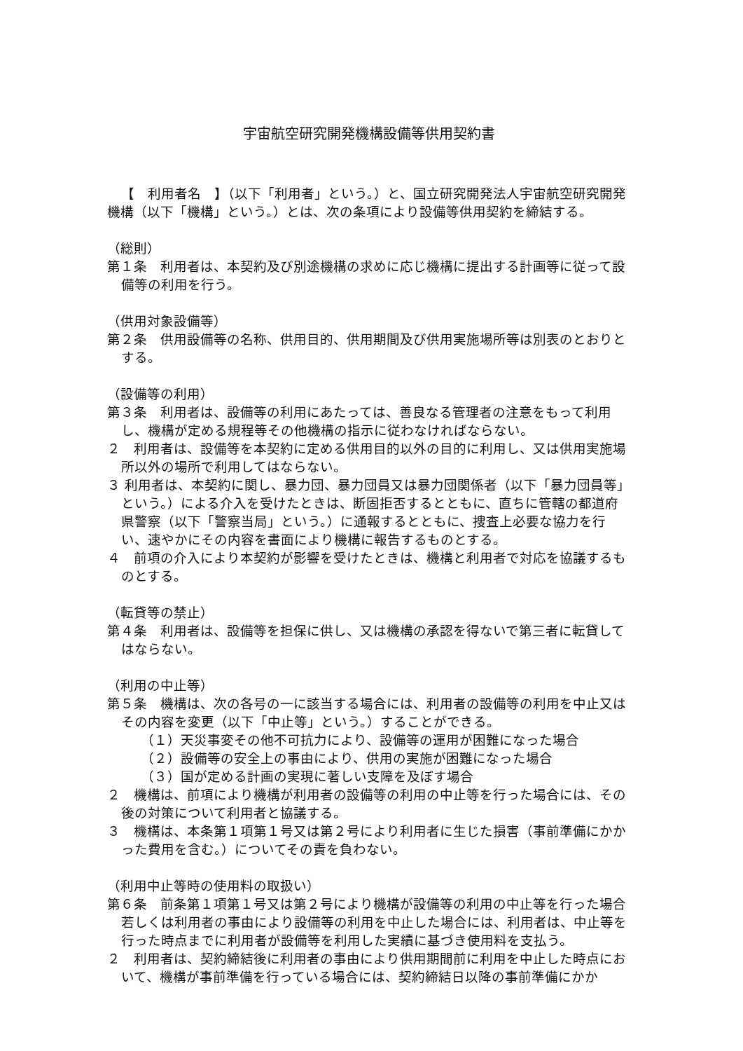宇宙航空研究開発機構設備等供用契約書
【　利用者名　】（以下「利用者」という。）と、国立研究開発法人宇宙航空研究開発機構（以下「機構」という。）とは、次の条項により設備等供用契約を締結する。
（総則）
第１条　利用者は、本契約及び別途機構の求めに応じ機構に提出する計画等に従って設備等の利用を行う。
（供用対象設備等）
第２条　供用設備等の名称、供用目的、供用期間及び供用実施場所等は別表のとおりとする。
（設備等の利用）
第３条　利用者は、設備等の利用にあたっては、善良なる管理者の注意をもって利用し、機構が定める規程等その他機構の指示に従わなければならない。
２　利用者は、設備等を本契約に定める供用目的以外の目的に利用し、又は供用実施場所以外の場所で利用してはならない。
３ 利用者は、本契約に関し、暴力団、暴力団員又は暴力団関係者（以下「暴力団員等」という。）による介入を受けたときは、断固拒否するとともに、直ちに管轄の都道府県警察（以下「警察当局」という。）に通報するとともに、捜査上必要な協力を行い、速やかにその内容を書面により機構に報告するものとする。
４　前項の介入により本契約が影響を受けたときは、機構と利用者で対応を協議するものとする。
（転貸等の禁止）
第４条　利用者は、設備等を担保に供し、又は機構の承認を得ないで第三者に転貸してはならない。
（利用の中止等）
第５条　機構は、次の各号の一に該当する場合には、利用者の設備等の利用を中止又はその内容を変更（以下「中止等」という。）することができる。
（１）天災事変その他不可抗力により、設備等の運用が困難になった場合
（２）設備等の安全上の事由により、供用の実施が困難になった場合
（３）国が定める計画の実現に著しい支障を及ぼす場合
２　機構は、前項により機構が利用者の設備等の利用の中止等を行った場合には、その後の対策について利用者と協議する。
３　機構は、本条第１項第１号又は第２号により利用者に生じた損害（事前準備にかかった費用を含む。）についてその責を負わない。
（利用中止等時の使用料の取扱い）
第６条　前条第１項第１号又は第２号により機構が設備等の利用の中止等を行った場合若しくは利用者の事由により設備等の利用を中止した場合には、利用者は、中止等を行った時点までに利用者が設備等を利用した実績に基づき使用料を支払う。
２　利用者は、契約締結後に利用者の事由により供用期間前に利用を中止した時点において、機構が事前準備を行っている場合には、契約締結日以降の事前準備にかか